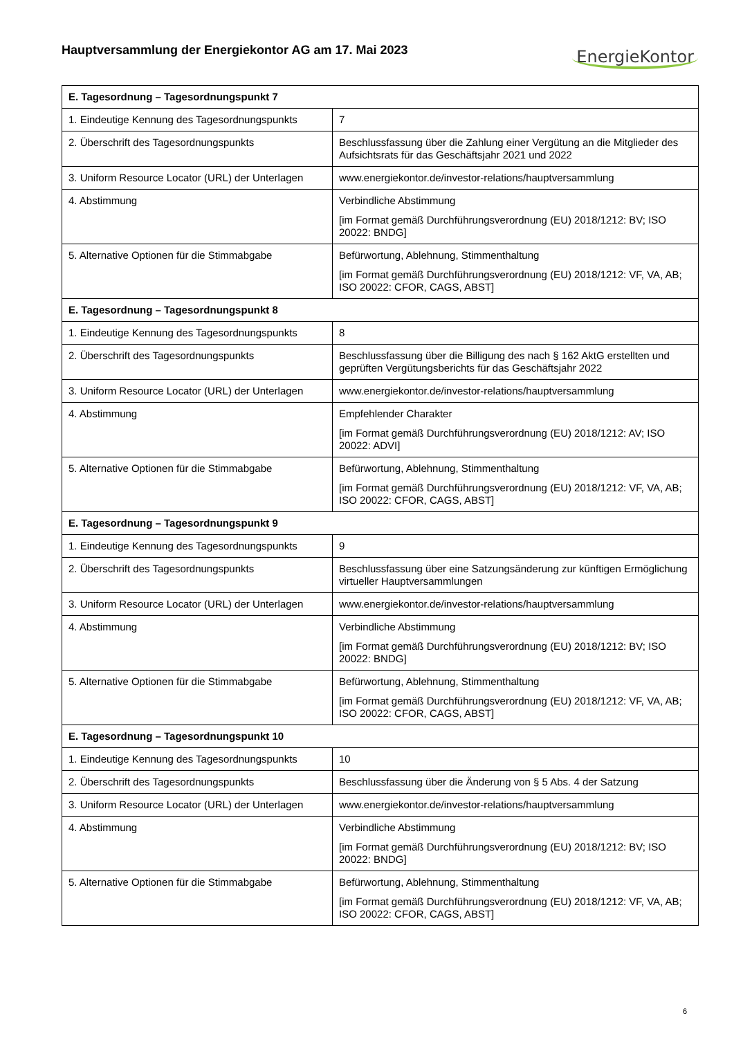Hauptversammlung der Energiekontor AG am 17. Mai 2023
EnergieKontor
| E. Tagesordnung – Tagesordnungspunkt 7 | |
| --- | --- |
| 1. Eindeutige Kennung des Tagesordnungspunkts | 7 |
| 2. Überschrift des Tagesordnungspunkts | Beschlussfassung über die Zahlung einer Vergütung an die Mitglieder des Aufsichtsrats für das Geschäftsjahr 2021 und 2022 |
| 3. Uniform Resource Locator (URL) der Unterlagen | www.energiekontor.de/investor-relations/hauptversammlung |
| 4. Abstimmung | Verbindliche Abstimmung [im Format gemäß Durchführungsverordnung (EU) 2018/1212: BV; ISO 20022: BNDG] |
| 5. Alternative Optionen für die Stimmabgabe | Befürwortung, Ablehnung, Stimmenthaltung [im Format gemäß Durchführungsverordnung (EU) 2018/1212: VF, VA, AB; ISO 20022: CFOR, CAGS, ABST] |
| E. Tagesordnung – Tagesordnungspunkt 8 | |
| 1. Eindeutige Kennung des Tagesordnungspunkts | 8 |
| 2. Überschrift des Tagesordnungspunkts | Beschlussfassung über die Billigung des nach § 162 AktG erstellten und geprüften Vergütungsberichts für das Geschäftsjahr 2022 |
| 3. Uniform Resource Locator (URL) der Unterlagen | www.energiekontor.de/investor-relations/hauptversammlung |
| 4. Abstimmung | Empfehlender Charakter [im Format gemäß Durchführungsverordnung (EU) 2018/1212: AV; ISO 20022: ADVI] |
| 5. Alternative Optionen für die Stimmabgabe | Befürwortung, Ablehnung, Stimmenthaltung [im Format gemäß Durchführungsverordnung (EU) 2018/1212: VF, VA, AB; ISO 20022: CFOR, CAGS, ABST] |
| E. Tagesordnung – Tagesordnungspunkt 9 | |
| 1. Eindeutige Kennung des Tagesordnungspunkts | 9 |
| 2. Überschrift des Tagesordnungspunkts | Beschlussfassung über eine Satzungsänderung zur künftigen Ermöglichung virtueller Hauptversammlungen |
| 3. Uniform Resource Locator (URL) der Unterlagen | www.energiekontor.de/investor-relations/hauptversammlung |
| 4. Abstimmung | Verbindliche Abstimmung [im Format gemäß Durchführungsverordnung (EU) 2018/1212: BV; ISO 20022: BNDG] |
| 5. Alternative Optionen für die Stimmabgabe | Befürwortung, Ablehnung, Stimmenthaltung [im Format gemäß Durchführungsverordnung (EU) 2018/1212: VF, VA, AB; ISO 20022: CFOR, CAGS, ABST] |
| E. Tagesordnung – Tagesordnungspunkt 10 | |
| 1. Eindeutige Kennung des Tagesordnungspunkts | 10 |
| 2. Überschrift des Tagesordnungspunkts | Beschlussfassung über die Änderung von § 5 Abs. 4 der Satzung |
| 3. Uniform Resource Locator (URL) der Unterlagen | www.energiekontor.de/investor-relations/hauptversammlung |
| 4. Abstimmung | Verbindliche Abstimmung [im Format gemäß Durchführungsverordnung (EU) 2018/1212: BV; ISO 20022: BNDG] |
| 5. Alternative Optionen für die Stimmabgabe | Befürwortung, Ablehnung, Stimmenthaltung [im Format gemäß Durchführungsverordnung (EU) 2018/1212: VF, VA, AB; ISO 20022: CFOR, CAGS, ABST] |
6